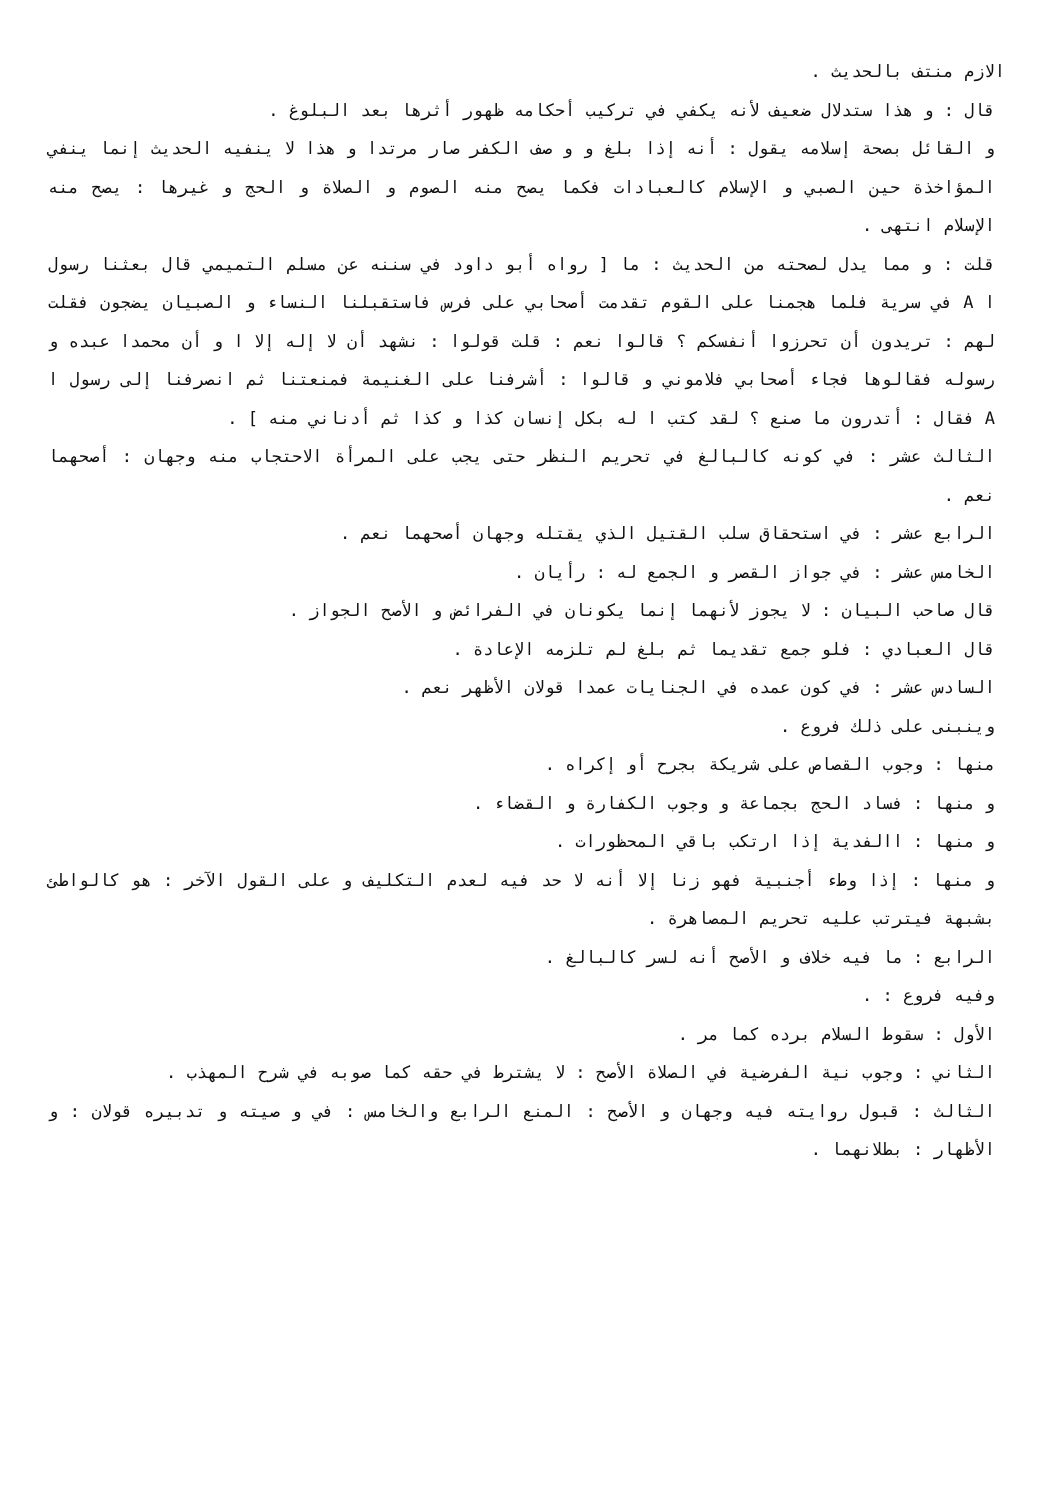الازم منتف بالحديث .
قال : و هذا ستدلال ضعيف لأنه يكفي في تركيب أحكامه ظهور أثرها بعد البلوغ .
و القائل بصحة إسلامه يقول : أنه إذا بلغ و و صف الكفر صار مرتدا و هذا لا ينفيه الحديث إنما ينفي المؤاخذة حين الصبي و الإسلام كالعبادات فكما يصح منه الصوم و الصلاة و الحج و غيرها : يصح منه الإسلام انتهى .
قلت : و مما يدل لصحته من الحديث : ما [ رواه أبو داود في سننه عن مسلم التميمي قال بعثنا رسول ا A في سرية فلما هجمنا على القوم تقدمت أصحابي على فرس فاستقبلنا النساء و الصبيان يضجون فقلت لهم : تريدون أن تحرزوا أنفسكم ؟ قالوا نعم : قلت قولوا : نشهد أن لا إله إلا ا و أن محمدا عبده و رسوله فقالوها فجاء أصحابي فلاموني و قالوا : أشرفنا على الغنيمة فمنعتنا ثم انصرفنا إلى رسول ا A فقال : أتدرون ما صنع ؟ لقد كتب ا له بكل إنسان كذا و كذا ثم أدناني منه ] .
الثالث عشر : في كونه كالبالغ في تحريم النظر حتى يجب على المرأة الاحتجاب منه وجهان : أصحهما نعم .
الرابع عشر : في استحقاق سلب القتيل الذي يقتله وجهان أصحهما نعم .
الخامس عشر : في جواز القصر و الجمع له : رأيان .
قال صاحب البيان : لا يجوز لأنهما إنما يكونان في الفرائض و الأصح الجواز .
قال العبادي : فلو جمع تقديما ثم بلغ لم تلزمه الإعادة .
السادس عشر : في كون عمده في الجنايات عمدا قولان الأظهر نعم .
وينبنى على ذلك فروع .
منها : وجوب القصاص على شريكة بجرح أو إكراه .
و منها : فساد الحج بجماعة و وجوب الكفارة و القضاء .
و منها : االفدية إذا ارتكب باقي المحظورات .
و منها : إذا وطء أجنبية فهو زنا إلا أنه لا حد فيه لعدم التكليف و على القول الآخر : هو كالواطئ بشبهة فيترتب عليه تحريم المصاهرة .
الرابع : ما فيه خلاف و الأصح أنه لسر كالبالغ .
وفيه فروع : .
الأول : سقوط السلام برده كما مر .
الثاني : وجوب نية الفرضية في الصلاة الأصح : لا يشترط في حقه كما صوبه في شرح المهذب .
الثالث : قبول روايته فيه وجهان و الأصح : المنع الرابع والخامس : في و صيته و تدبيره قولان : و الأظهار : بطلانهما .